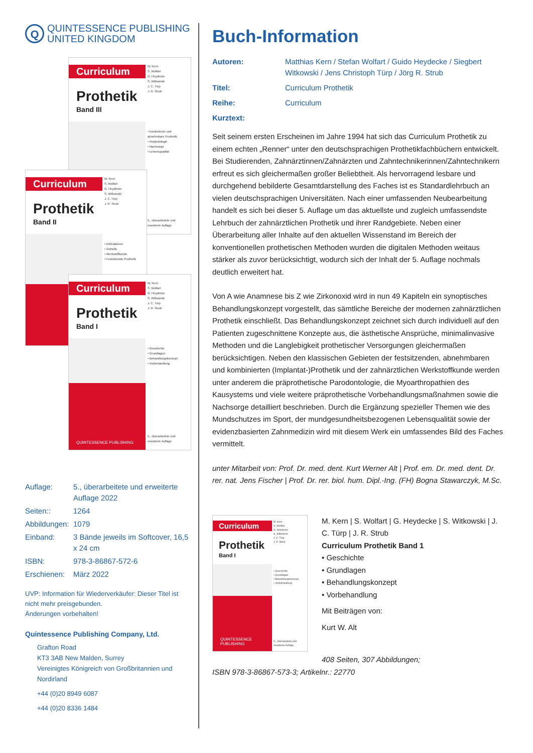Q
QUINTESSENCE PUBLISHING
UNITED KINGDOM
Curriculum
Prothetik
Band III
M. Kern
S. Wolfart
G. Heydecke
S. Witkowski
J. C. Türp
J. R. Strub
• Kombinierte und abnehmbare Prothetik
• Implantologie
• Nachsorge
• Lebensqualität
5., überarbeitete und erweiterte Auflage
Curriculum
Prothetik
Band II
M. Kern
S. Wolfart
G. Heydecke
S. Witkowski
J. C. Türp
J. R. Strub
• Artikulatoren
• Ästhetik
• Werkstoffkunde
• Festsitzende Prothetik
Curriculum
Prothetik
Band I
QUINTESSENCE PUBLISHING
M. Kern
S. Wolfart
G. Heydecke
S. Witkowski
J. C. Türp
J. R. Strub
• Geschichte
• Grundlagen
• Behandlungskonzept
• Vorbehandlung
5., überarbeitete und erweiterte Auflage
| Auflage: | 5., überarbeitete und erweiterte Auflage 2022 |
| Seiten:: | 1264 |
| Abbildungen: | 1079 |
| Einband: | 3 Bände jeweils im Softcover, 16,5 x 24 cm |
| ISBN: | 978-3-86867-572-6 |
| Erschienen: | März 2022 |
UVP: Information für Wiederverkäufer: Dieser Titel ist nicht mehr preisgebunden.
Änderungen vorbehalten!
Quintessence Publishing Company, Ltd.
Grafton Road
KT3 3AB New Malden, Surrey
Vereinigtes Königreich von Großbritannien und Nordirland
+44 (0)20 8949 6087
+44 (0)20 8336 1484
Buch-Information
| Autoren: | Matthias Kern / Stefan Wolfart / Guido Heydecke / Siegbert Witkowski / Jens Christoph Türp / Jörg R. Strub |
| Titel: | Curriculum Prothetik |
| Reihe: | Curriculum |
| Kurztext: | |
Seit seinem ersten Erscheinen im Jahre 1994 hat sich das Curriculum Prothetik zu einem echten „Renner“ unter den deutschsprachigen Prothetikfachbüchern entwickelt. Bei Studierenden, Zahnärztinnen/Zahnärzten und Zahntechnikerinnen/Zahntechnikern erfreut es sich gleichermaßen großer Beliebtheit. Als hervorragend lesbare und durchgehend bebilderte Gesamtdarstellung des Faches ist es Standardlehrbuch an vielen deutschsprachigen Universitäten. Nach einer umfassenden Neubearbeitung handelt es sich bei dieser 5. Auflage um das aktuellste und zugleich umfassendste Lehrbuch der zahnärztlichen Prothetik und ihrer Randgebiete. Neben einer Überarbeitung aller Inhalte auf den aktuellen Wissenstand im Bereich der konventionellen prothetischen Methoden wurden die digitalen Methoden weitaus stärker als zuvor berücksichtigt, wodurch sich der Inhalt der 5. Auflage nochmals deutlich erweitert hat.
Von A wie Anamnese bis Z wie Zirkonoxid wird in nun 49 Kapiteln ein synoptisches Behandlungskonzept vorgestellt, das sämtliche Bereiche der modernen zahnärztlichen Prothetik einschließt. Das Behandlungskonzept zeichnet sich durch individuell auf den Patienten zugeschnittene Konzepte aus, die ästhetische Ansprüche, minimalinvasive Methoden und die Langlebigkeit prothetischer Versorgungen gleichermaßen berücksichtigen. Neben den klassischen Gebieten der festsitzenden, abnehmbaren und kombinierten (Implantat-)Prothetik und der zahnärztlichen Werkstoffkunde werden unter anderem die präprothetische Parodontologie, die Myoarthropathien des Kausystems und viele weitere präprothetische Vorbehandlungsmaßnahmen sowie die Nachsorge detailliert beschrieben. Durch die Ergänzung spezieller Themen wie des Mundschutzes im Sport, der mundgesundheitsbezogenen Lebensqualität sowie der evidenzbasierten Zahnmedizin wird mit diesem Werk ein umfassendes Bild des Faches vermittelt.
unter Mitarbeit von: Prof. Dr. med. dent. Kurt Werner Alt | Prof. em. Dr. med. dent. Dr. rer. nat. Jens Fischer | Prof. Dr. rer. biol. hum. Dipl.-Ing. (FH) Bogna Stawarczyk, M.Sc.
Curriculum
Prothetik
Band I
QUINTESSENCE PUBLISHING
M. Kern
S. Wolfart
G. Heydecke
S. Witkowski
J. C. Türp
J. R. Strub
• Geschichte
• Grundlagen
• Behandlungskonzept
• Vorbehandlung
5., überarbeitete und erweiterte Auflage
M. Kern | S. Wolfart | G. Heydecke | S. Witkowski | J. C. Türp | J. R. Strub
Curriculum Prothetik Band 1
• Geschichte
• Grundlagen
• Behandlungskonzept
• Vorbehandlung
Mit Beiträgen von:
Kurt W. Alt
408 Seiten, 307 Abbildungen;
ISBN 978-3-86867-573-3; Artikelnr.: 22770